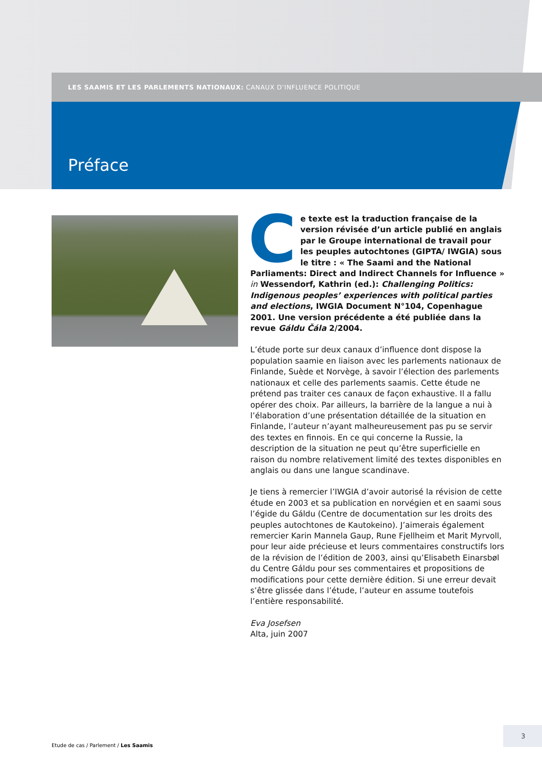LES SAAMIS ET LES PARLEMENTS NATIONAUX: CANAUX D’INFLUENCE POLITIQUE
Préface
Ce texte est la traduction française de la version révisée d’un article publié en anglais par le Groupe international de travail pour les peuples autochtones (GIPTA/ IWGIA) sous le titre : « The Saami and the National Parliaments: Direct and Indirect Channels for Influence » in Wessendorf, Kathrin (ed.): Challenging Politics: Indigenous peoples’ experiences with political parties and elections, IWGIA Document N°104, Copenhague 2001. Une version précédente a été publiée dans la revue Gáldu Čála 2/2004.
L’étude porte sur deux canaux d’influence dont dispose la population saamie en liaison avec les parlements nationaux de Finlande, Suède et Norvège, à savoir l’élection des parlements nationaux et celle des parlements saamis. Cette étude ne prétend pas traiter ces canaux de façon exhaustive. Il a fallu opérer des choix. Par ailleurs, la barrière de la langue a nui à l’élaboration d’une présentation détaillée de la situation en Finlande, l’auteur n’ayant malheureusement pas pu se servir des textes en finnois. En ce qui concerne la Russie, la description de la situation ne peut qu’être superficielle en raison du nombre relativement limité des textes disponibles en anglais ou dans une langue scandinave.
Je tiens à remercier l’IWGIA d’avoir autorisé la révision de cette étude en 2003 et sa publication en norvégien et en saami sous l’égide du Gáldu (Centre de documentation sur les droits des peuples autochtones de Kautokeino). J’aimerais également remercier Karin Mannela Gaup, Rune Fjellheim et Marit Myrvoll, pour leur aide précieuse et leurs commentaires constructifs lors de la révision de l’édition de 2003, ainsi qu’Elisabeth Einarsbøl du Centre Gáldu pour ses commentaires et propositions de modifications pour cette dernière édition. Si une erreur devait s’être glissée dans l’étude, l’auteur en assume toutefois l’entière responsabilité.
Eva Josefsen
Alta, juin 2007
Etude de cas / Parlement / Les Saamis
3